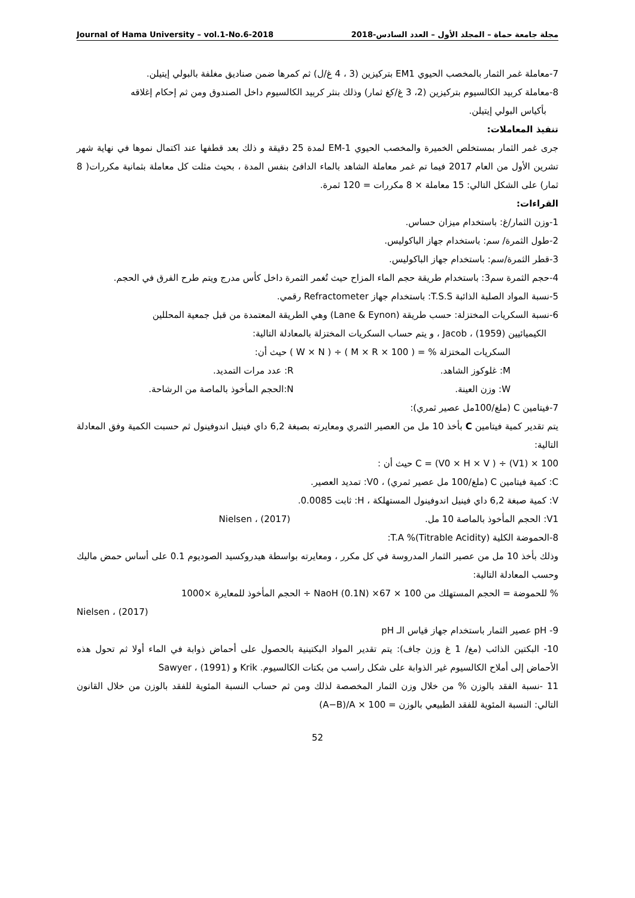Journal of Hama University – vol.1-No.6-2018 مجلة جامعة حماة – المجلد الأول – العدد السادس-2018
7-معاملة غمر الثمار بالمخصب الحيوي EM1 بتركيزين (3 ، 4 غ/ل) ثم كمرها ضمن صناديق مغلفة بالبولي إيتيلن.
8-معاملة كربيد الكالسيوم بتركيزين (2، 3 غ/كغ ثمار) وذلك بنثر كربيد الكالسيوم داخل الصندوق ومن ثم إحكام إغلاقه
بأكياس البولي إيتيلن.
تنفيذ المعاملات:
جرى غمر الثمار بمستخلص الخميرة والمخصب الحيوي EM-1 لمدة 25 دقيقة و ذلك بعد قطفها عند اكتمال نموها في نهاية شهر تشرين الأول من العام 2017 فيما تم غمر معاملة الشاهد بالماء الدافئ بنفس المدة ، بحيث مثلت كل معاملة بثمانية مكررات( 8 ثمار) على الشكل التالي: 15 معاملة × 8 مكررات = 120 ثمرة.
القراءات:
1-وزن الثمار/غ: باستخدام ميزان حساس.
2-طول الثمرة/ سم: باستخدام جهاز الباكوليس.
3-قطر الثمرة/سم: باستخدام جهاز الباكوليس.
4-حجم الثمرة سم3: باستخدام طريقة حجم الماء المزاح حيث تُغمر الثمرة داخل كأس مدرج ويتم طرح الفرق في الحجم.
5-نسبة المواد الصلبة الذائبة T.S.S: باستخدام جهاز Refractometer رقمي.
6-نسبة السكريات المختزلة: حسب طريقة (Lane & Eynon) وهي الطريقة المعتمدة من قبل جمعية المحللين
الكيميائيين Jacob ، (1959) ، و يتم حساب السكريات المختزلة بالمعادلة التالية:
السكريات المختزلة % = ( M × R × 100 ) ÷ ( W × N ) حيث أن:
M: غلوكوز الشاهد. R: عدد مرات التمديد.
W: وزن العينة. N:الحجم المأخوذ بالماصة من الرشاحة.
7-فيتامين C (ملغ/100مل عصير ثمري):
يتم تقدير كمية فيتامين C بأخذ 10 مل من العصير الثمري ومعايرته بصبغة 6,2 داي فينيل اندوفينول ثم حسبت الكمية وفق المعادلة التالية:
C = (V0 × H × V ) ÷ (V1) × 100 حيث أن :
C: كمية فيتامين C (ملغ/100 مل عصير ثمري) ، V0: تمديد العصير.
V: كمية صبغة 6,2 داي فينيل اندوفينول المستهلكة ، H: ثابت 0.0085.
V1: الحجم المأخوذ بالماصة 10 مل. Nielsen ، (2017)
8-الحموضة الكلية T.A %(Titrable Acidity):
وذلك بأخذ 10 مل من عصير الثمار المدروسة في كل مكرر ، ومعايرته بواسطة هيدروكسيد الصوديوم 0.1 على أساس حمض ماليك وحسب المعادلة التالية:
% للحموضة = الحجم المستهلك من NaoH (0.1N) ×67 × 100 ÷ الحجم المأخوذ للمعايرة ×1000
Nielsen ، (2017)
9- pH عصير الثمار باستخدام جهاز قياس الـ pH
10- البكتين الذائب (مغ/ 1 غ وزن جاف): يتم تقدير المواد البكتينية بالحصول على أحماض ذوابة في الماء أولا ثم تحول هذه الأحماض إلى أملاح الكالسيوم غير الذوابة على شكل راسب من بكتات الكالسيوم. Krik و Sawyer ، (1991)
11 -نسبة الفقد بالوزن % من خلال وزن الثمار المخصصة لذلك ومن ثم حساب النسبة المئوية للفقد بالوزن من خلال القانون التالي: النسبة المئوية للفقد الطبيعي بالوزن = (A−B)/A × 100
52